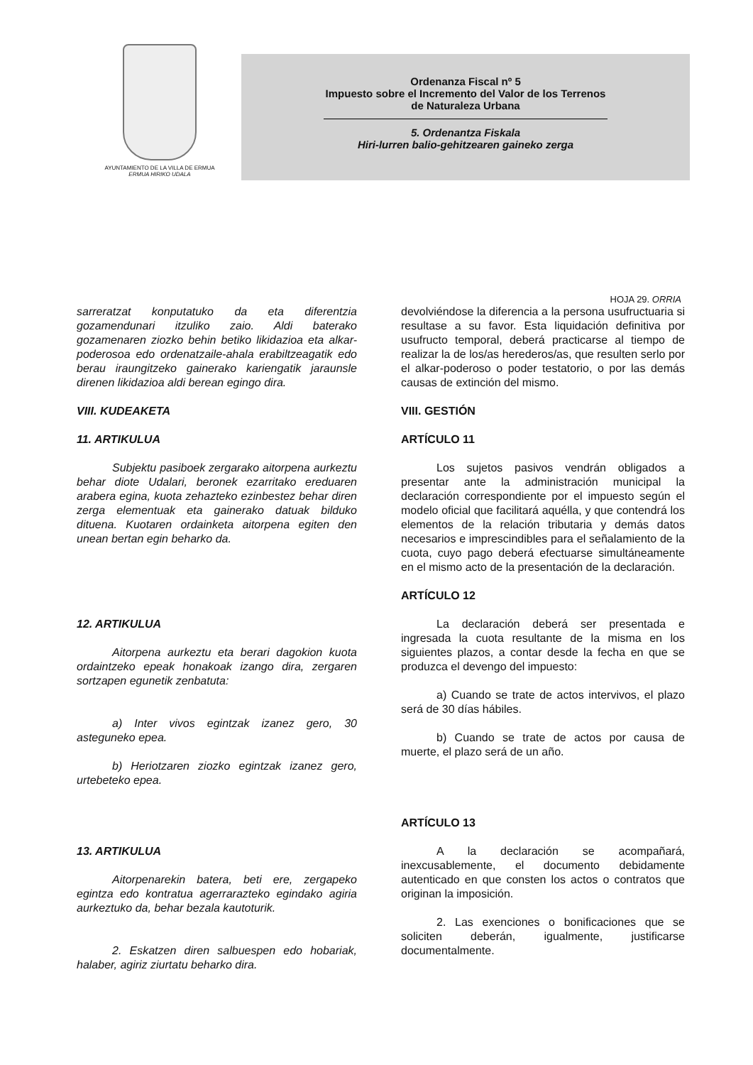AYUNTAMIENTO DE LA VILLA DE ERMUA
ERMUA HIRIKO UDALA
Ordenanza Fiscal nº 5
Impuesto sobre el Incremento del Valor de los Terrenos
de Naturaleza Urbana
5. Ordenantza Fiskala
Hiri-lurren balio-gehitzearen gaineko zerga
HOJA 29. ORRIA
sarreratzat konputatuko da eta diferentzia gozamendunari itzuliko zaio. Aldi baterako gozamenaren ziozko behin betiko likidazioa eta alkar-poderosoa edo ordenatzaile-ahala erabiltzeagatik edo berau iraungitzeko gainerako kariengatik jaraunsle direnen likidazioa aldi berean egingo dira.
VIII. KUDEAKETA
11. ARTIKULUA
Subjektu pasiboek zergarako aitorpena aurkeztu behar diote Udalari, beronek ezarritako ereduaren arabera egina, kuota zehazteko ezinbestez behar diren zerga elementuak eta gainerako datuak bilduko dituena. Kuotaren ordainketa aitorpena egiten den unean bertan egin beharko da.
12. ARTIKULUA
Aitorpena aurkeztu eta berari dagokion kuota ordaintzeko epeak honakoak izango dira, zergaren sortzapen egunetik zenbatuta:
a) Inter vivos egintzak izanez gero, 30 asteguneko epea.
b) Heriotzaren ziozko egintzak izanez gero, urtebeteko epea.
13. ARTIKULUA
Aitorpenarekin batera, beti ere, zergapeko egintza edo kontratua agerrarazteko egindako agiria aurkeztuko da, behar bezala kautoturik.
2. Eskatzen diren salbuespen edo hobariak, halaber, agiriz ziurtatu beharko dira.
devolviéndose la diferencia a la persona usufructuaria si resultase a su favor. Esta liquidación definitiva por usufructo temporal, deberá practicarse al tiempo de realizar la de los/as herederos/as, que resulten serlo por el alkar-poderoso o poder testatorio, o por las demás causas de extinción del mismo.
VIII. GESTIÓN
ARTÍCULO 11
Los sujetos pasivos vendrán obligados a presentar ante la administración municipal la declaración correspondiente por el impuesto según el modelo oficial que facilitará aquélla, y que contendrá los elementos de la relación tributaria y demás datos necesarios e imprescindibles para el señalamiento de la cuota, cuyo pago deberá efectuarse simultáneamente en el mismo acto de la presentación de la declaración.
ARTÍCULO 12
La declaración deberá ser presentada e ingresada la cuota resultante de la misma en los siguientes plazos, a contar desde la fecha en que se produzca el devengo del impuesto:
a) Cuando se trate de actos intervivos, el plazo será de 30 días hábiles.
b) Cuando se trate de actos por causa de muerte, el plazo será de un año.
ARTÍCULO 13
A la declaración se acompañará, inexcusablemente, el documento debidamente autenticado en que consten los actos o contratos que originan la imposición.
2. Las exenciones o bonificaciones que se soliciten deberán, igualmente, justificarse documentalmente.